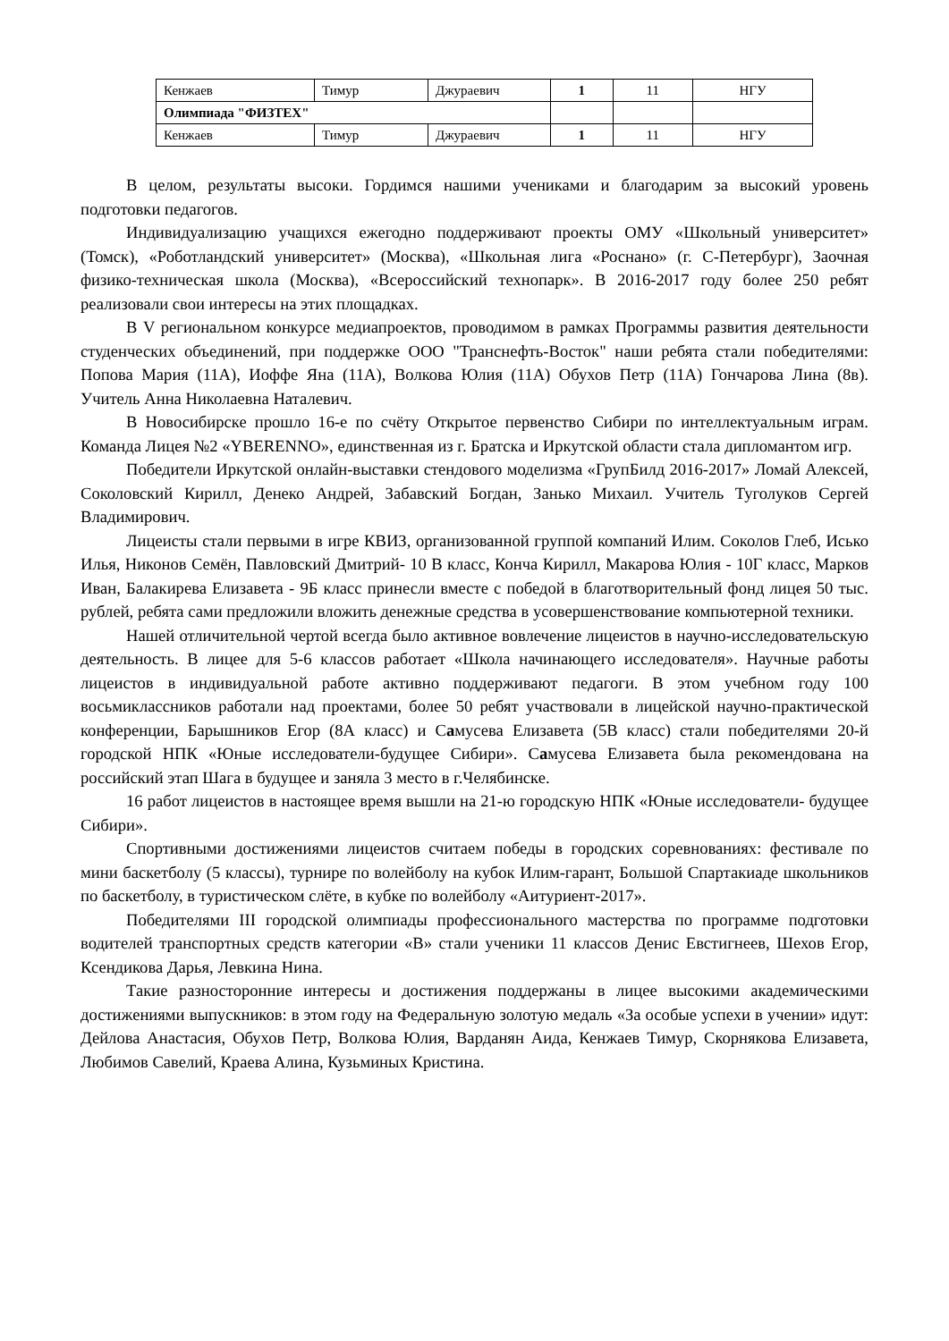| Кенжаев | Тимур | Джураевич | 1 | 11 | НГУ |
| Олимпиада "ФИЗТЕХ" | | | | | |
| Кенжаев | Тимур | Джураевич | 1 | 11 | НГУ |
В целом, результаты высоки. Гордимся нашими учениками и благодарим за высокий уровень подготовки педагогов.
Индивидуализацию учащихся ежегодно поддерживают проекты ОМУ «Школьный университет» (Томск), «Роботландский университет» (Москва), «Школьная лига «Роснано» (г. С-Петербург), Заочная физико-техническая школа (Москва), «Всероссийский технопарк». В 2016-2017 году более 250 ребят реализовали свои интересы на этих площадках.
В V региональном конкурсе медиапроектов, проводимом в рамках Программы развития деятельности студенческих объединений, при поддержке ООО "Транснефть-Восток" наши ребята стали победителями: Попова Мария (11А), Иоффе Яна (11А), Волкова Юлия (11А) Обухов Петр (11А) Гончарова Лина (8в). Учитель Анна Николаевна Наталевич.
В Новосибирске прошло 16-е по счёту Открытое первенство Сибири по интеллектуальным играм. Команда Лицея №2 «YBERENNO», единственная из г. Братска и Иркутской области стала дипломантом игр.
Победители Иркутской онлайн-выставки стендового моделизма «ГрупБилд 2016-2017» Ломай Алексей, Соколовский Кирилл, Денеко Андрей, Забавский Богдан, Занько Михаил. Учитель Туголуков Сергей Владимирович.
Лицеисты стали первыми в игре КВИЗ, организованной группой компаний Илим. Соколов Глеб, Исько Илья, Никонов Семён, Павловский Дмитрий- 10 В класс, Конча Кирилл, Макарова Юлия - 10Г класс, Марков Иван, Балакирева Елизавета - 9Б класс принесли вместе с победой в благотворительный фонд лицея 50 тыс. рублей, ребята сами предложили вложить денежные средства в усовершенствование компьютерной техники.
Нашей отличительной чертой всегда было активное вовлечение лицеистов в научно-исследовательскую деятельность. В лицее для 5-6 классов работает «Школа начинающего исследователя». Научные работы лицеистов в индивидуальной работе активно поддерживают педагоги. В этом учебном году 100 восьмиклассников работали над проектами, более 50 ребят участвовали в лицейской научно-практической конференции, Барышников Егор (8А класс) и Самусева Елизавета (5В класс) стали победителями 20-й городской НПК «Юные исследователи-будущее Сибири». Самусева Елизавета была рекомендована на российский этап Шага в будущее и заняла 3 место в г.Челябинске.
16 работ лицеистов в настоящее время вышли на 21-ю городскую НПК «Юные исследователи- будущее Сибири».
Спортивными достижениями лицеистов считаем победы в городских соревнованиях: фестивале по мини баскетболу (5 классы), турнире по волейболу на кубок Илим-гарант, Большой Спартакиаде школьников по баскетболу, в туристическом слёте, в кубке по волейболу «Аитуриент-2017».
Победителями III городской олимпиады профессионального мастерства по программе подготовки водителей транспортных средств категории «В» стали ученики 11 классов Денис Евстигнеев, Шехов Егор, Ксендикова Дарья, Левкина Нина.
Такие разносторонние интересы и достижения поддержаны в лицее высокими академическими достижениями выпускников: в этом году на Федеральную золотую медаль «За особые успехи в учении» идут: Дейлова Анастасия, Обухов Петр, Волкова Юлия, Варданян Аида, Кенжаев Тимур, Скорнякова Елизавета, Любимов Савелий, Краева Алина, Кузьминых Кристина.